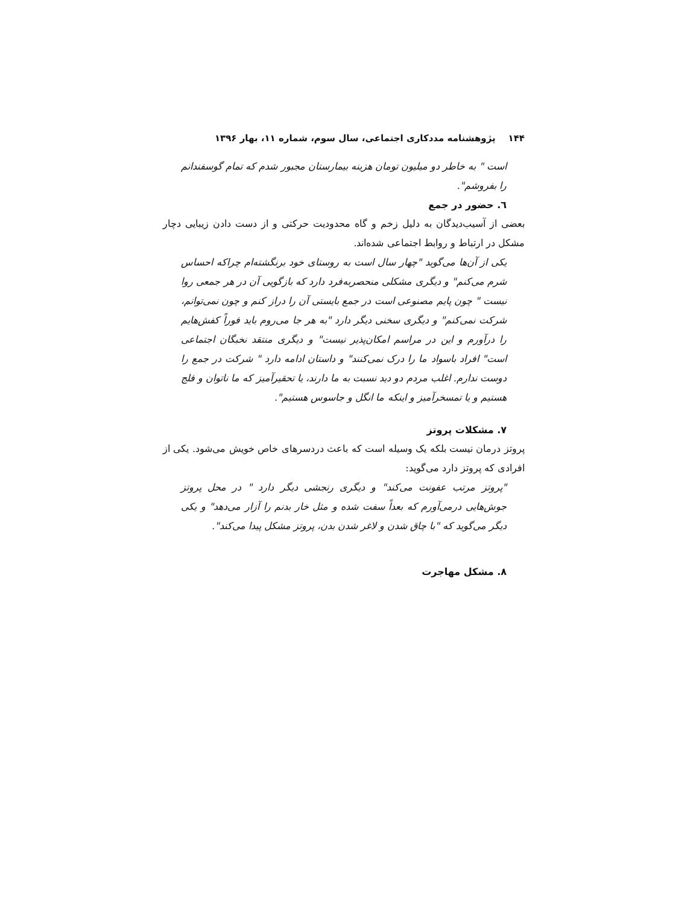۱۴۴ پژوهشنامه مددکاری اجتماعی، سال سوم، شماره ۱۱، بهار ۱۳۹۶
است " به خاطر دو میلیون تومان هزینه بیمارستان مجبور شدم که تمام گوسفندانم را بفروشم".
٦. حضور در جمع
بعضی از آسیب‌دیدگان به دلیل زخم و گاه محدودیت حرکتی و از دست دادن زیبایی دچار مشکل در ارتباط و روابط اجتماعی شده‌اند.
یکی از آن‌ها می‌گوید "چهار سال است به روستای خود برنگشته‌ام چراکه احساس شرم می‌کنم" و دیگری مشکلی منحصربه‌فرد دارد که بازگویی آن در هر جمعی روا نیست " چون پایم مصنوعی است در جمع بایستی آن را دراز کنم و چون نمی‌توانم، شرکت نمی‌کنم" و دیگری سخنی دیگر دارد "به هر جا می‌روم باید فوراً کفش‌هایم را درآورم و این در مراسم امکان‌پذیر نیست" و دیگری منتقد نخبگان اجتماعی است" افراد باسواد ما را درک نمی‌کنند" و داستان ادامه دارد " شرکت در جمع را دوست ندارم. اغلب مردم دو دید نسبت به ما دارند، یا تحقیرآمیز که ما ناتوان و فلج هستیم و یا تمسخرآمیز و اینکه ما انگل و جاسوس هستیم".
۷. مشکلات پروتز
پروتز درمان نیست بلکه یک وسیله است که باعث دردسرهای خاص خویش می‌شود. یکی از افرادی که پروتز دارد می‌گوید:
"پروتز مرتب عفونت می‌کند" و دیگری رنجشی دیگر دارد " در محل پروتز جوش‌هایی درمی‌آورم که بعداً سفت شده و مثل خار بدنم را آزار می‌دهد" و یکی دیگر می‌گوید که "با چاق شدن و لاغر شدن بدن، پروتز مشکل پیدا می‌کند".
۸. مشکل مهاجرت